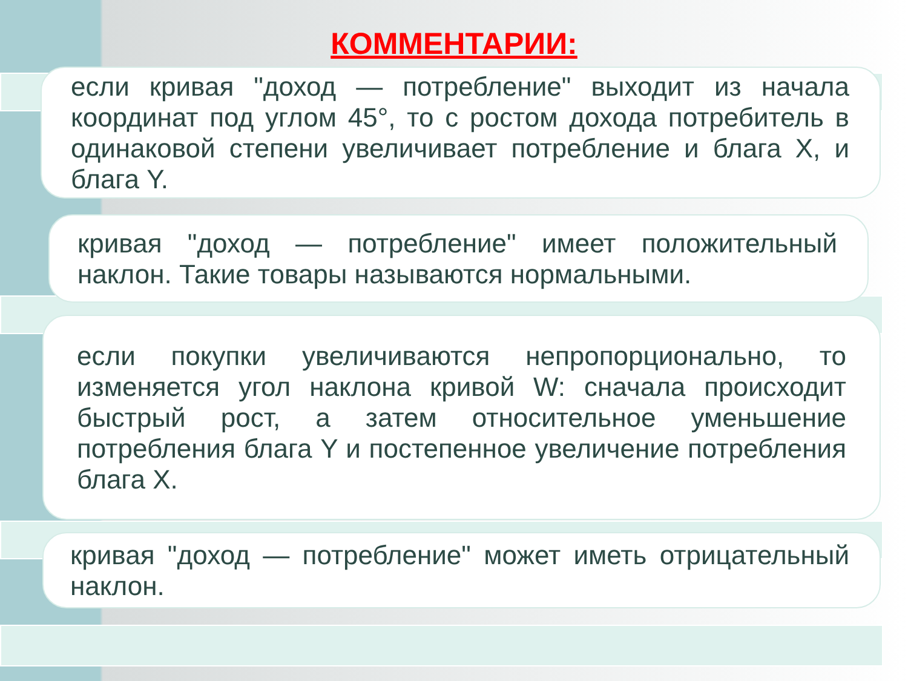КОММЕНТАРИИ:
если кривая "доход — потребление" выходит из начала координат под углом 45°, то с ростом дохода потребитель в одинаковой степени увеличивает потребление и блага X, и блага Y.
кривая "доход — потребление" имеет положительный наклон. Такие товары называются нормальными.
если покупки увеличиваются непропорционально, то изменяется угол наклона кривой W: сначала происходит быстрый рост, а затем относительное уменьшение потребления блага Y и постепенное увеличение потребления блага X.
кривая "доход — потребление" может иметь отрицательный наклон.